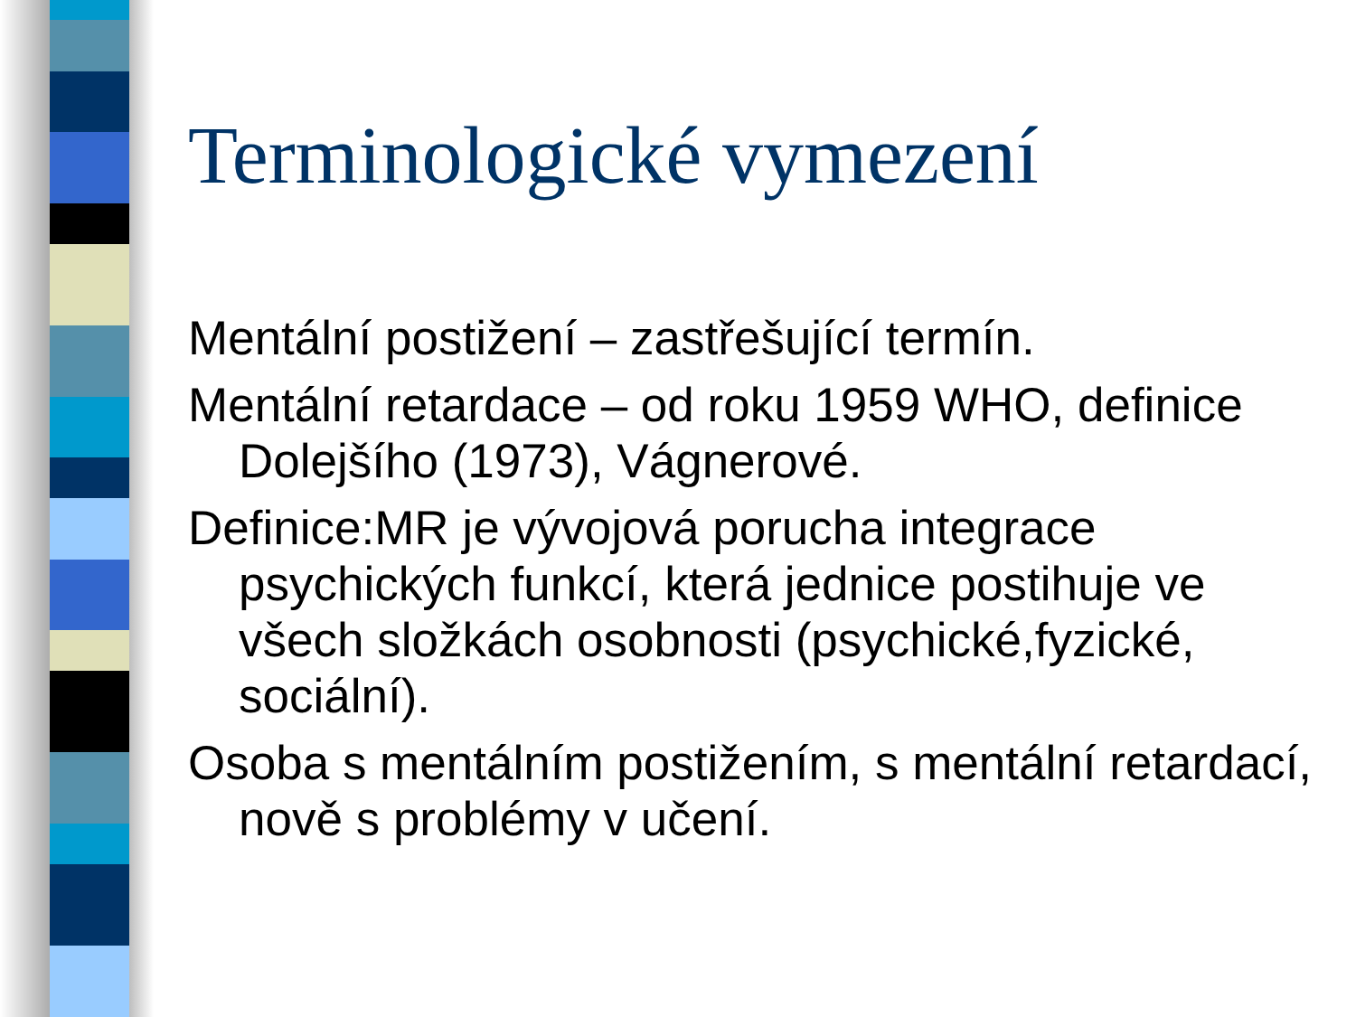Terminologické vymezení
Mentální postižení – zastřešující termín.
Mentální retardace – od roku 1959 WHO, definice Dolejšího (1973), Vágnerové.
Definice:MR je vývojová porucha integrace psychických funkcí, která jednice postihuje ve všech složkách osobnosti (psychické,fyzické, sociální).
Osoba s mentálním postižením, s mentální retardací, nově s problémy v učení.